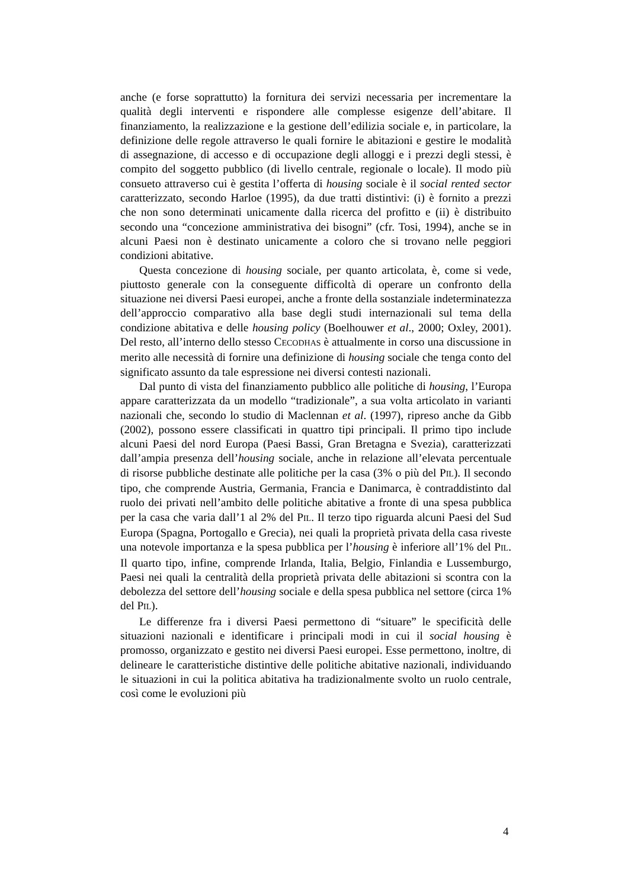anche (e forse soprattutto) la fornitura dei servizi necessaria per incrementare la qualità degli interventi e rispondere alle complesse esigenze dell’abitare. Il finanziamento, la realizzazione e la gestione dell’edilizia sociale e, in particolare, la definizione delle regole attraverso le quali fornire le abitazioni e gestire le modalità di assegnazione, di accesso e di occupazione degli alloggi e i prezzi degli stessi, è compito del soggetto pubblico (di livello centrale, regionale o locale). Il modo più consueto attraverso cui è gestita l’offerta di housing sociale è il social rented sector caratterizzato, secondo Harloe (1995), da due tratti distintivi: (i) è fornito a prezzi che non sono determinati unicamente dalla ricerca del profitto e (ii) è distribuito secondo una “concezione amministrativa dei bisogni” (cfr. Tosi, 1994), anche se in alcuni Paesi non è destinato unicamente a coloro che si trovano nelle peggiori condizioni abitative.
Questa concezione di housing sociale, per quanto articolata, è, come si vede, piuttosto generale con la conseguente difficoltà di operare un confronto della situazione nei diversi Paesi europei, anche a fronte della sostanziale indeterminatezza dell’approccio comparativo alla base degli studi internazionali sul tema della condizione abitativa e delle housing policy (Boelhouwer et al., 2000; Oxley, 2001). Del resto, all’interno dello stesso CECODHAS è attualmente in corso una discussione in merito alle necessità di fornire una definizione di housing sociale che tenga conto del significato assunto da tale espressione nei diversi contesti nazionali.
Dal punto di vista del finanziamento pubblico alle politiche di housing, l’Europa appare caratterizzata da un modello “tradizionale”, a sua volta articolato in varianti nazionali che, secondo lo studio di Maclennan et al. (1997), ripreso anche da Gibb (2002), possono essere classificati in quattro tipi principali. Il primo tipo include alcuni Paesi del nord Europa (Paesi Bassi, Gran Bretagna e Svezia), caratterizzati dall’ampia presenza dell’housing sociale, anche in relazione all’elevata percentuale di risorse pubbliche destinate alle politiche per la casa (3% o più del PIL). Il secondo tipo, che comprende Austria, Germania, Francia e Danimarca, è contraddistinto dal ruolo dei privati nell’ambito delle politiche abitative a fronte di una spesa pubblica per la casa che varia dall’1 al 2% del PIL. Il terzo tipo riguarda alcuni Paesi del Sud Europa (Spagna, Portogallo e Grecia), nei quali la proprietà privata della casa riveste una notevole importanza e la spesa pubblica per l’housing è inferiore all’1% del PIL. Il quarto tipo, infine, comprende Irlanda, Italia, Belgio, Finlandia e Lussemburgo, Paesi nei quali la centralità della proprietà privata delle abitazioni si scontra con la debolezza del settore dell’housing sociale e della spesa pubblica nel settore (circa 1% del PIL).
Le differenze fra i diversi Paesi permettono di “situare” le specificità delle situazioni nazionali e identificare i principali modi in cui il social housing è promosso, organizzato e gestito nei diversi Paesi europei. Esse permettono, inoltre, di delineare le caratteristiche distintive delle politiche abitative nazionali, individuando le situazioni in cui la politica abitativa ha tradizionalmente svolto un ruolo centrale, così come le evoluzioni più
4